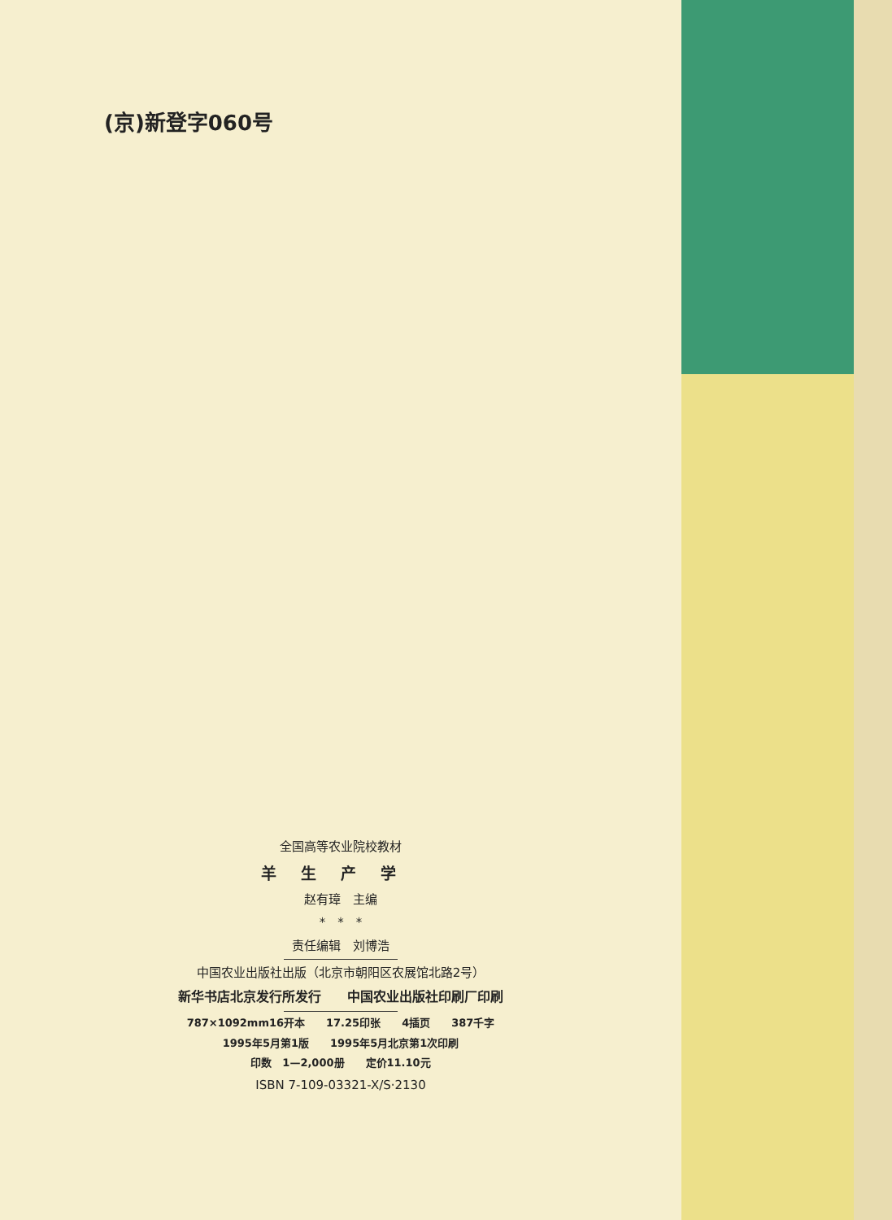(京)新登字060号
全国高等农业院校教材
羊生产学
赵有璋　主编
*　*　*
责任编辑　刘博浩
中国农业出版社出版（北京市朝阳区农展馆北路2号）
新华书店北京发行所发行　　中国农业出版社印刷厂印刷
787×1092mm16开本　　17.25印张　　4插页　　387千字
1995年5月第1版　　1995年5月北京第1次印刷
印数　1—2,000册　　定价11.10元
ISBN 7-109-03321-X/S·2130